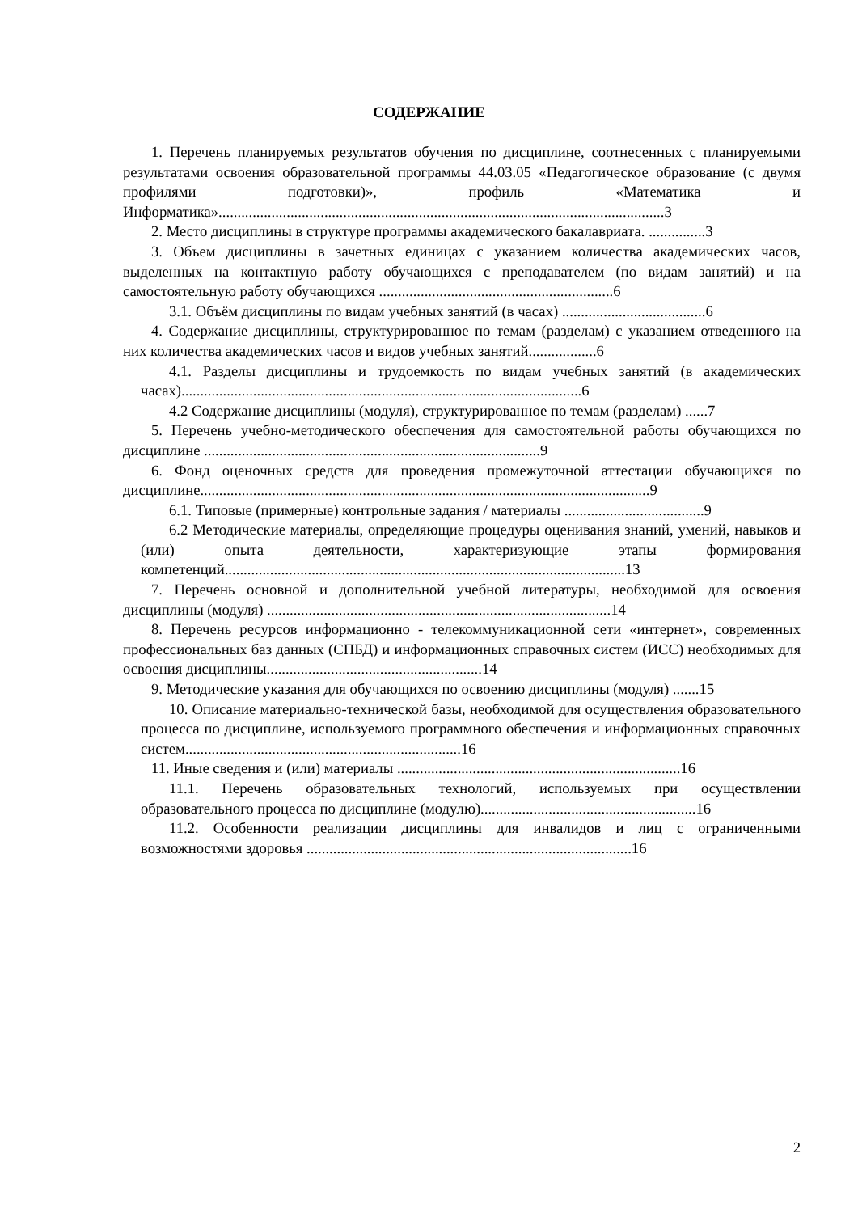СОДЕРЖАНИЕ
1. Перечень планируемых результатов обучения по дисциплине, соотнесенных с планируемыми результатами освоения образовательной программы 44.03.05 «Педагогическое образование (с двумя профилями подготовки)», профиль «Математика и Информатика»......................................................................................................................3
2. Место дисциплины в структуре программы академического бакалавриата. ...............3
3. Объем дисциплины в зачетных единицах с указанием количества академических часов, выделенных на контактную работу обучающихся с преподавателем (по видам занятий) и на самостоятельную работу обучающихся ..............................................................6
3.1. Объём дисциплины по видам учебных занятий (в часах) ......................................6
4. Содержание дисциплины, структурированное по темам (разделам) с указанием отведенного на них количества академических часов и видов учебных занятий..................6
4.1. Разделы дисциплины и трудоемкость по видам учебных занятий (в академических часах)..........................................................................................................6
4.2 Содержание дисциплины (модуля), структурированное по темам (разделам) ......7
5. Перечень учебно-методического обеспечения для самостоятельной работы обучающихся по дисциплине .........................................................................................9
6. Фонд оценочных средств для проведения промежуточной аттестации обучающихся по дисциплине.......................................................................................................................9
6.1. Типовые (примерные) контрольные задания / материалы .....................................9
6.2 Методические материалы, определяющие процедуры оценивания знаний, умений, навыков и (или) опыта деятельности, характеризующие этапы формирования компетенций..........................................................................................................13
7. Перечень основной и дополнительной учебной литературы, необходимой для освоения дисциплины (модуля) ...........................................................................................14
8. Перечень ресурсов информационно - телекоммуникационной сети «интернет», современных профессиональных баз данных (СПБД) и информационных справочных систем (ИСС) необходимых для освоения дисциплины.........................................................14
9. Методические указания для обучающихся по освоению дисциплины (модуля) .......15
10. Описание материально-технической базы, необходимой для осуществления образовательного процесса по дисциплине, используемого программного обеспечения и информационных справочных систем.........................................................................16
11. Иные сведения и (или) материалы ...........................................................................16
11.1. Перечень образовательных технологий, используемых при осуществлении образовательного процесса по дисциплине (модулю).........................................................16
11.2. Особенности реализации дисциплины для инвалидов и лиц с ограниченными возможностями здоровья ......................................................................................16
2